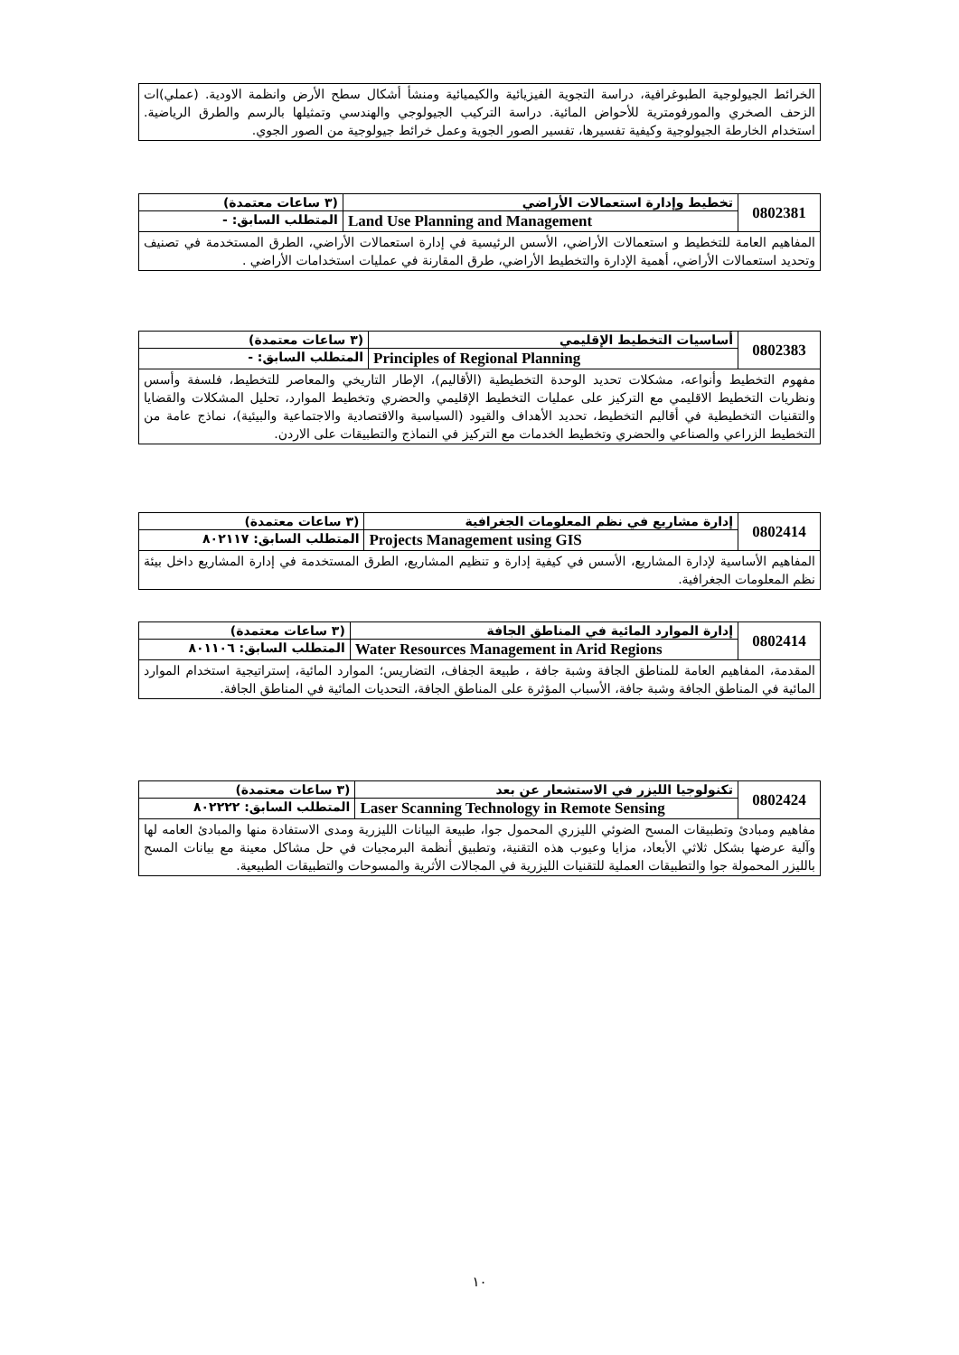| الخرائط الجيولوجية الطبوغرافية، دراسة التجوية الفيزيائية والكيميائية ومنشأ أشكال سطح الأرض وانظمة الاودية. (عملي)ات الزحف الصخري والمورفومترية للأحواض المائية. دراسة التركيب الجيولوجي والهندسي وتمثيلها بالرسم والطرق الرياضية. استخدام الخارطة الجيولوجية وكيفية تفسيرها، تفسير الصور الجوية وعمل خرائط جيولوجية من الصور الجوي. |
| 0802381 | تخطيط وإدارة استعمالات الأراضي | (٣ ساعات معتمدة) |
| | Land Use Planning and Management | المتطلب السابق: - |
| المفاهيم العامة للتخطيط و استعمالات الأراضي، الأسس الرئيسية في إدارة استعمالات الأراضي، الطرق المستخدمة في تصنيف وتحديد استعمالات الأراضي، أهمية الإدارة والتخطيط الأراضي، طرق المقارنة في عمليات استخدامات الأراضي . | | |
| 0802383 | أساسيات التخطيط الإقليمي | (٣ ساعات معتمدة) |
| | Principles of Regional Planning | المتطلب السابق: - |
| مفهوم التخطيط وأنواعه، مشكلات تحديد الوحدة التخطيطية (الأقاليم)، الإطار التاريخي والمعاصر للتخطيط، فلسفة وأسس ونظريات التخطيط الاقليمي مع التركيز على عمليات التخطيط الإقليمي والحضري وتخطيط الموارد، تحليل المشكلات والقضايا والتقنيات التخطيطية في أقاليم التخطيط، تحديد الأهداف والقيود (السياسية والاقتصادية والاجتماعية والبيئية)، نماذج عامة من التخطيط الزراعي والصناعي والحضري وتخطيط الخدمات مع التركيز في النماذج والتطبيقات على الاردن. | | |
| 0802414 | إدارة مشاريع في نظم المعلومات الجغرافية | (٣ ساعات معتمدة) |
| | Projects Management using GIS | المتطلب السابق: ٨٠٢١١٧ |
| المفاهيم الأساسية لإدارة المشاريع، الأسس في كيفية إدارة و تنظيم المشاريع، الطرق المستخدمة في إدارة المشاريع داخل بيئة نظم المعلومات الجغرافية. | | |
| 0802414 | إدارة الموارد المائية في المناطق الجافة | (٣ ساعات معتمدة) |
| | Water Resources Management in Arid Regions | المتطلب السابق: ٨٠١١٠٦ |
| المقدمة، المفاهيم العامة للمناطق الجافة وشبة جافة ، طبيعة الجفاف، التضاريس؛ الموارد المائية، إستراتيجية استخدام الموارد المائية في المناطق الجافة وشبة جافة، الأسباب المؤثرة على المناطق الجافة، التحديات المائية في المناطق الجافة. | | |
| 0802424 | تكنولوجيا الليزر في الاستشعار عن بعد | (٣ ساعات معتمدة) |
| | Laser Scanning Technology in Remote Sensing | المتطلب السابق: ٨٠٢٢٢٢ |
| مفاهيم ومبادئ وتطبيقات المسح الضوئي الليزري المحمول جوا، طبيعة البيانات الليزرية ومدى الاستفادة منها والمبادئ العامه لها وآلية عرضها بشكل ثلاثي الأبعاد، مزايا وعيوب هذه التقنية، وتطبيق أنظمة البرمجيات في حل مشاكل معينة مع بيانات المسح بالليزر المحمولة جوا والتطبيقات العملية للتقنيات الليزرية في المجالات الأثرية والمسوحات والتطبيقات الطبيعية. | | |
١٠